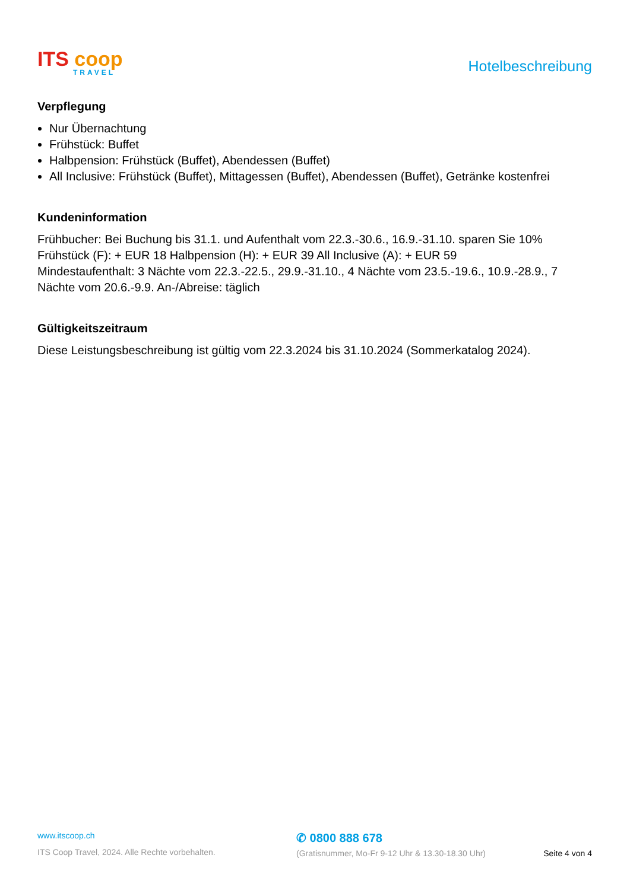ITS coop
TRAVEL
Hotelbeschreibung
Verpflegung
Nur Übernachtung
Frühstück: Buffet
Halbpension: Frühstück (Buffet), Abendessen (Buffet)
All Inclusive: Frühstück (Buffet), Mittagessen (Buffet), Abendessen (Buffet), Getränke kostenfrei
Kundeninformation
Frühbucher: Bei Buchung bis 31.1. und Aufenthalt vom 22.3.-30.6., 16.9.-31.10. sparen Sie 10%
Frühstück (F): + EUR 18 Halbpension (H): + EUR 39 All Inclusive (A): + EUR 59
Mindestaufenthalt: 3 Nächte vom 22.3.-22.5., 29.9.-31.10., 4 Nächte vom 23.5.-19.6., 10.9.-28.9., 7 Nächte vom 20.6.-9.9. An-/Abreise: täglich
Gültigkeitszeitraum
Diese Leistungsbeschreibung ist gültig vom 22.3.2024 bis 31.10.2024 (Sommerkatalog 2024).
www.itscoop.ch
ITS Coop Travel, 2024. Alle Rechte vorbehalten.
✆ 0800 888 678
(Gratisnummer, Mo-Fr 9-12 Uhr & 13.30-18.30 Uhr)
Seite 4 von 4